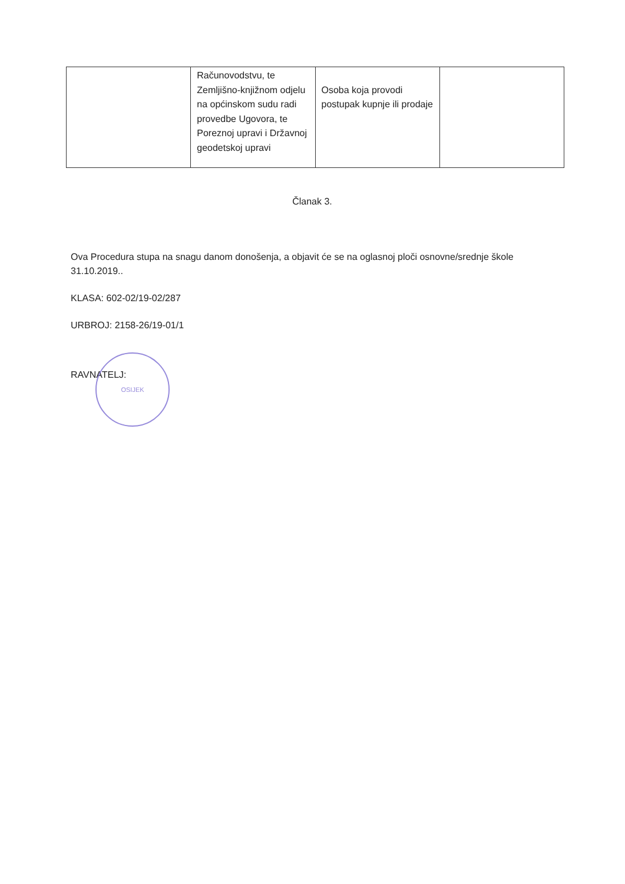| | Računovodstvu, te Zemljišno-knjižnom odjelu na općinskom sudu radi provedbe Ugovora, te Poreznoj upravi i Državnoj geodetskoj upravi | Osoba koja provodi postupak kupnje ili prodaje | |
Članak 3.
Ova Procedura stupa na snagu danom donošenja, a objavit će se na oglasnoj ploči osnovne/srednje škole 31.10.2019..
KLASA: 602-02/19-02/287
URBROJ: 2158-26/19-01/1
RAVNATELJ:
OSIJEK